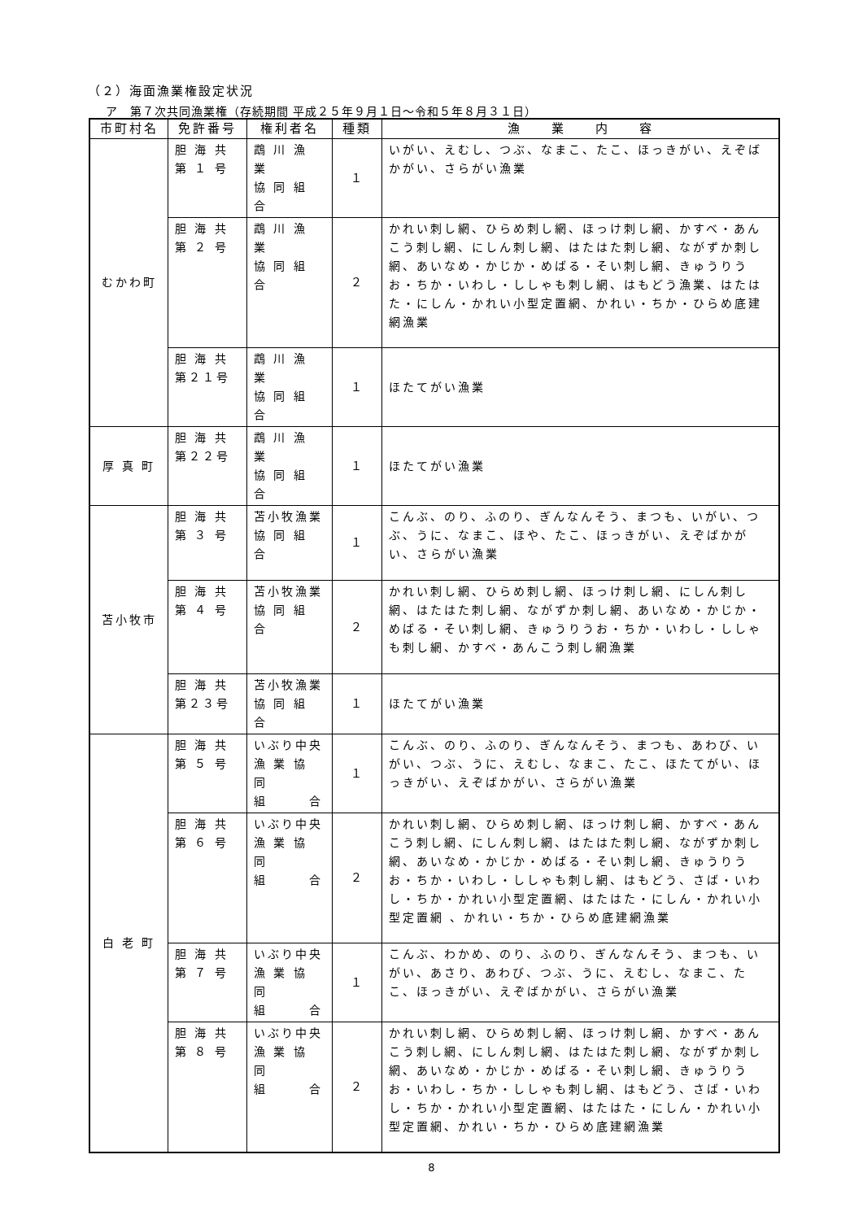（２）海面漁業権設定状況
ア　第７次共同漁業権（存続期間 平成２５年９月１日～令和５年８月３１日）
| 市町村名 | 免許番号 | 権利者名 | 種類 | 漁 業 内 容 |
| --- | --- | --- | --- | --- |
| むかわ町 | 胆 海 共 第 １ 号 | 鵡 川 漁 業 協 同 組 合 | １ | いがい、えむし、つぶ、なまこ、たこ、ほっきがい、えぞばかがい、さらがい漁業 |
| | 胆 海 共 第 ２ 号 | 鵡 川 漁 業 協 同 組 合 | ２ | かれい刺し網、ひらめ刺し網、ほっけ刺し網、かすべ・あんこう刺し網、にしん刺し網、はたはた刺し網、ながずか刺し網、あいなめ・かじか・めばる・そい刺し網、きゅうりうお・ちか・いわし・ししゃも刺し網、はもどう漁業、はたはた・にしん・かれい小型定置網、かれい・ちか・ひらめ底建網漁業 |
| | 胆 海 共 第２１号 | 鵡 川 漁 業 協 同 組 合 | １ | ほたてがい漁業 |
| 厚 真 町 | 胆 海 共 第２２号 | 鵡 川 漁 業 協 同 組 合 | １ | ほたてがい漁業 |
| 苫小牧市 | 胆 海 共 第 ３ 号 | 苫小牧漁業 協 同 組 合 | １ | こんぶ、のり、ふのり、ぎんなんそう、まつも、いがい、つぶ、うに、なまこ、ほや、たこ、ほっきがい、えぞばかがい、さらがい漁業 |
| | 胆 海 共 第 ４ 号 | 苫小牧漁業 協 同 組 合 | ２ | かれい刺し網、ひらめ刺し網、ほっけ刺し網、にしん刺し網、はたはた刺し網、ながずか刺し網、あいなめ・かじか・めばる・そい刺し網、きゅうりうお・ちか・いわし・ししゃも刺し網、かすべ・あんこう刺し網漁業 |
| | 胆 海 共 第２３号 | 苫小牧漁業 協 同 組 合 | １ | ほたてがい漁業 |
| 白 老 町 | 胆 海 共 第 ５ 号 | いぶり中央 漁 業 協 同 組 合 | １ | こんぶ、のり、ふのり、ぎんなんそう、まつも、あわび、いがい、つぶ、うに、えむし、なまこ、たこ、ほたてがい、ほっきがい、えぞばかがい、さらがい漁業 |
| | 胆 海 共 第 ６ 号 | いぶり中央 漁 業 協 同 組 合 | ２ | かれい刺し網、ひらめ刺し網、ほっけ刺し網、かすべ・あんこう刺し網、にしん刺し網、はたはた刺し網、ながずか刺し網、あいなめ・かじか・めばる・そい刺し網、きゅうりうお・ちか・いわし・ししゃも刺し網、はもどう、さば・いわし・ちか・かれい小型定置網、はたはた・にしん・かれい小型定置網 、かれい・ちか・ひらめ底建網漁業 |
| | 胆 海 共 第 ７ 号 | いぶり中央 漁 業 協 同 組 合 | １ | こんぶ、わかめ、のり、ふのり、ぎんなんそう、まつも、いがい、あさり、あわび、つぶ、うに、えむし、なまこ、たこ、ほっきがい、えぞばかがい、さらがい漁業 |
| | 胆 海 共 第 ８ 号 | いぶり中央 漁 業 協 同 組 合 | ２ | かれい刺し網、ひらめ刺し網、ほっけ刺し網、かすべ・あんこう刺し網、にしん刺し網、はたはた刺し網、ながずか刺し網、あいなめ・かじか・めばる・そい刺し網、きゅうりうお・いわし・ちか・ししゃも刺し網、はもどう、さば・いわし・ちか・かれい小型定置網、はたはた・にしん・かれい小型定置網、かれい・ちか・ひらめ底建網漁業 |
8